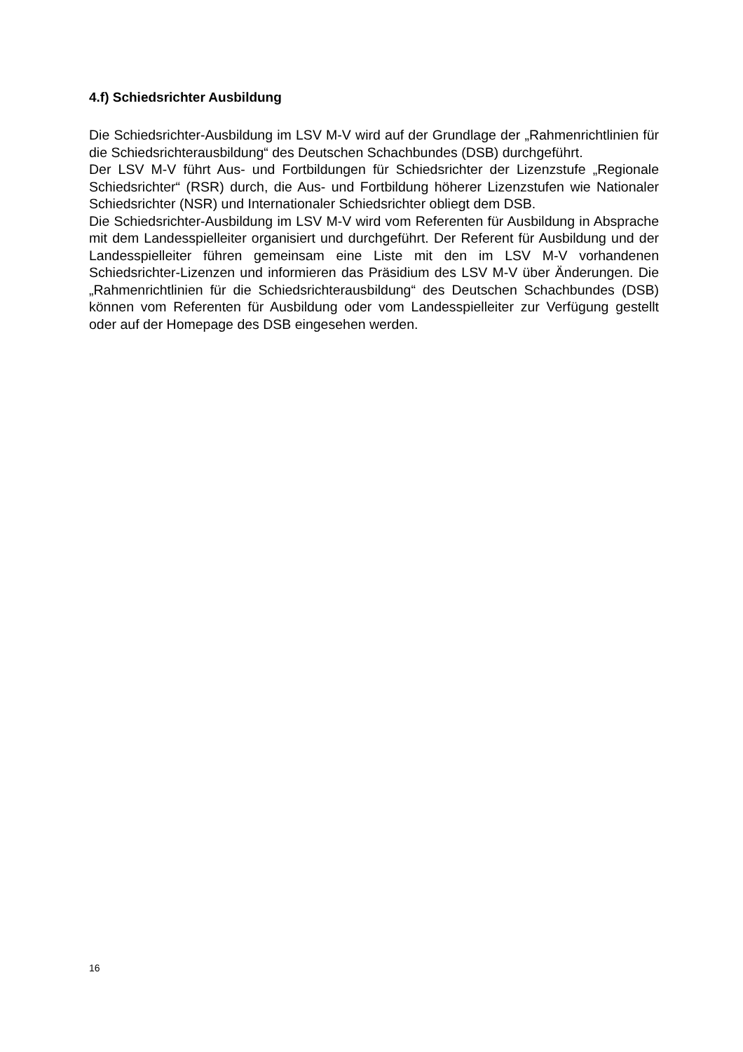4.f) Schiedsrichter Ausbildung
Die Schiedsrichter-Ausbildung im LSV M-V wird auf der Grundlage der „Rahmenrichtlinien für die Schiedsrichterausbildung“ des Deutschen Schachbundes (DSB) durchgeführt.
Der LSV M-V führt Aus- und Fortbildungen für Schiedsrichter der Lizenzstufe „Regionale Schiedsrichter“ (RSR) durch, die Aus- und Fortbildung höherer Lizenzstufen wie Nationaler Schiedsrichter (NSR) und Internationaler Schiedsrichter obliegt dem DSB.
Die Schiedsrichter-Ausbildung im LSV M-V wird vom Referenten für Ausbildung in Absprache mit dem Landesspielleiter organisiert und durchgeführt. Der Referent für Ausbildung und der Landesspielleiter führen gemeinsam eine Liste mit den im LSV M-V vorhandenen Schiedsrichter-Lizenzen und informieren das Präsidium des LSV M-V über Änderungen. Die „Rahmenrichtlinien für die Schiedsrichterausbildung“ des Deutschen Schachbundes (DSB) können vom Referenten für Ausbildung oder vom Landesspielleiter zur Verfügung gestellt oder auf der Homepage des DSB eingesehen werden.
16